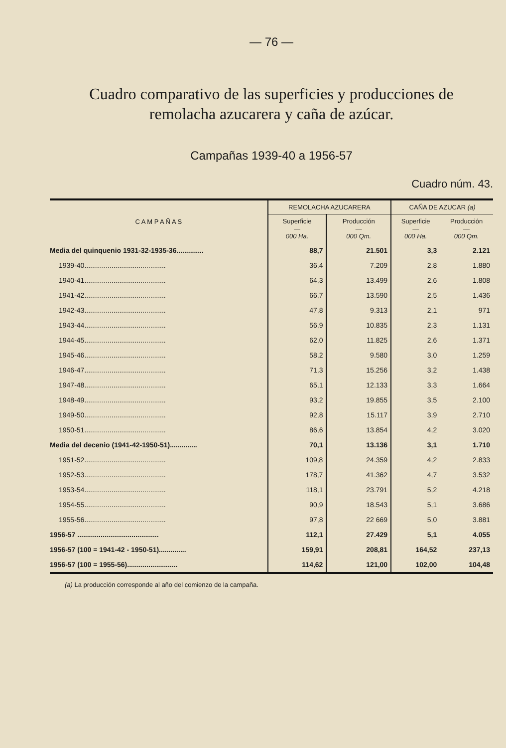— 76 —
Cuadro comparativo de las superficies y producciones de
remolacha azucarera y caña de azúcar.
Campañas 1939-40 a 1956-57
Cuadro núm. 43.
| C A M P A Ñ A S | REMOLACHA AZUCARERA | | CAÑA DE AZUCAR (a) | |
| --- | --- | --- | --- | --- |
| | Superficie — 000 Ha. | Producción — 000 Qm. | Superficie — 000 Ha. | Producción — 000 Qm. |
| Media del quinquenio 1931-32-1935-36.............. | 88,7 | 21.501 | 3,3 | 2.121 |
| 1939-40.......................................... | 36,4 | 7.209 | 2,8 | 1.880 |
| 1940-41.......................................... | 64,3 | 13.499 | 2,6 | 1.808 |
| 1941-42.......................................... | 66,7 | 13.590 | 2,5 | 1.436 |
| 1942-43.......................................... | 47,8 | 9.313 | 2,1 | 971 |
| 1943-44.......................................... | 56,9 | 10.835 | 2,3 | 1.131 |
| 1944-45.......................................... | 62,0 | 11.825 | 2,6 | 1.371 |
| 1945-46.......................................... | 58,2 | 9.580 | 3,0 | 1.259 |
| 1946-47.......................................... | 71,3 | 15.256 | 3,2 | 1.438 |
| 1947-48.......................................... | 65,1 | 12.133 | 3,3 | 1.664 |
| 1948-49.......................................... | 93,2 | 19.855 | 3,5 | 2.100 |
| 1949-50.......................................... | 92,8 | 15.117 | 3,9 | 2.710 |
| 1950-51.......................................... | 86,6 | 13.854 | 4,2 | 3.020 |
| Media del decenio (1941-42-1950-51).............. | 70,1 | 13.136 | 3,1 | 1.710 |
| 1951-52.......................................... | 109,8 | 24.359 | 4,2 | 2.833 |
| 1952-53.......................................... | 178,7 | 41.362 | 4,7 | 3.532 |
| 1953-54.......................................... | 118,1 | 23.791 | 5,2 | 4.218 |
| 1954-55.......................................... | 90,9 | 18.543 | 5,1 | 3.686 |
| 1955-56.......................................... | 97,8 | 22 669 | 5,0 | 3.881 |
| 1956-57 .......................................... | 112,1 | 27.429 | 5,1 | 4.055 |
| 1956-57 (100 = 1941-42 - 1950-51).............. | 159,91 | 208,81 | 164,52 | 237,13 |
| 1956-57 (100 = 1955-56).......................... | 114,62 | 121,00 | 102,00 | 104,48 |
(a) La producción corresponde al año del comienzo de la campaña.